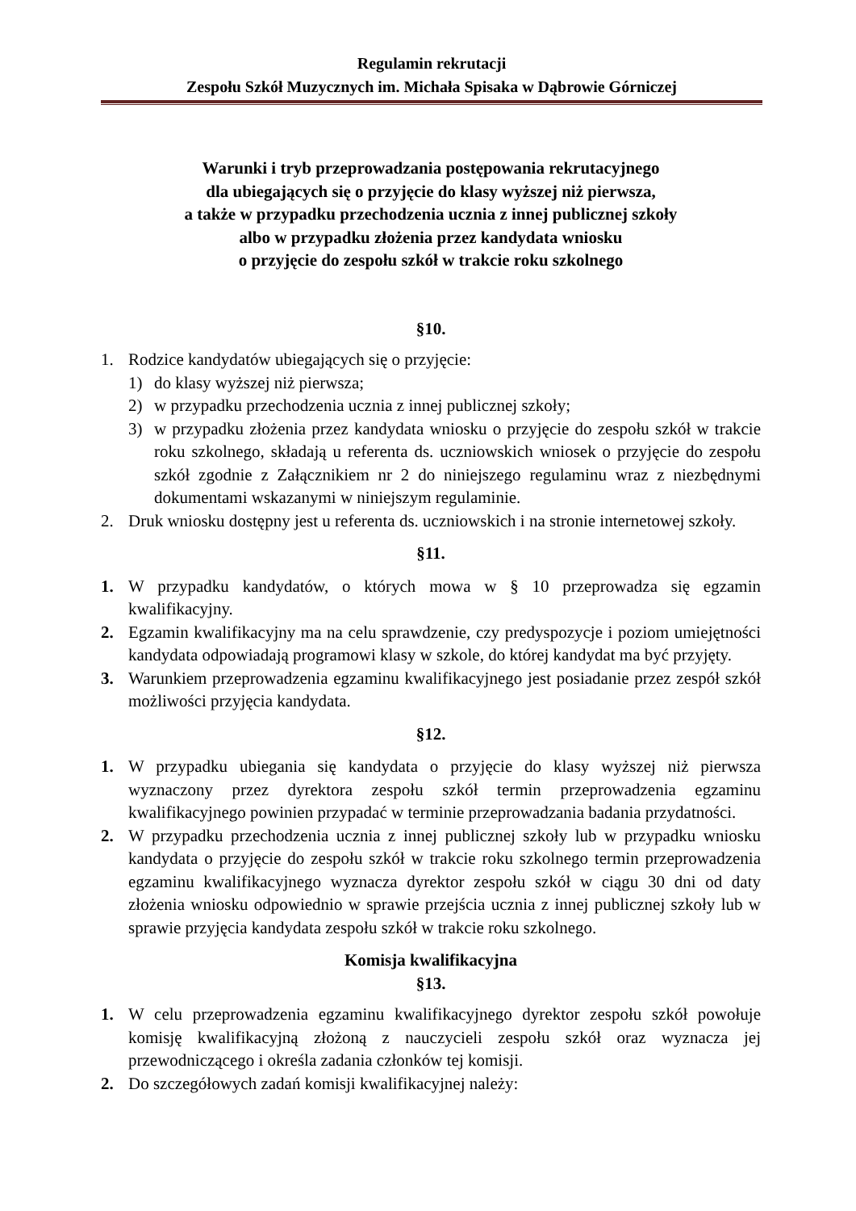Regulamin rekrutacji
Zespołu Szkół Muzycznych im. Michała Spisaka w Dąbrowie Górniczej
Warunki i tryb przeprowadzania postępowania rekrutacyjnego
dla ubiegających się o przyjęcie do klasy wyższej niż pierwsza,
a także w przypadku przechodzenia ucznia z innej publicznej szkoły
albo w przypadku złożenia przez kandydata wniosku
o przyjęcie do zespołu szkół w trakcie roku szkolnego
§10.
1. Rodzice kandydatów ubiegających się o przyjęcie:
1) do klasy wyższej niż pierwsza;
2) w przypadku przechodzenia ucznia z innej publicznej szkoły;
3) w przypadku złożenia przez kandydata wniosku o przyjęcie do zespołu szkół w trakcie roku szkolnego, składają u referenta ds. uczniowskich wniosek o przyjęcie do zespołu szkół zgodnie z Załącznikiem nr 2 do niniejszego regulaminu wraz z niezbędnymi dokumentami wskazanymi w niniejszym regulaminie.
2. Druk wniosku dostępny jest u referenta ds. uczniowskich i na stronie internetowej szkoły.
§11.
1. W przypadku kandydatów, o których mowa w § 10 przeprowadza się egzamin kwalifikacyjny.
2. Egzamin kwalifikacyjny ma na celu sprawdzenie, czy predyspozycje i poziom umiejętności kandydata odpowiadają programowi klasy w szkole, do której kandydat ma być przyjęty.
3. Warunkiem przeprowadzenia egzaminu kwalifikacyjnego jest posiadanie przez zespół szkół możliwości przyjęcia kandydata.
§12.
1. W przypadku ubiegania się kandydata o przyjęcie do klasy wyższej niż pierwsza wyznaczony przez dyrektora zespołu szkół termin przeprowadzenia egzaminu kwalifikacyjnego powinien przypadać w terminie przeprowadzania badania przydatności.
2. W przypadku przechodzenia ucznia z innej publicznej szkoły lub w przypadku wniosku kandydata o przyjęcie do zespołu szkół w trakcie roku szkolnego termin przeprowadzenia egzaminu kwalifikacyjnego wyznacza dyrektor zespołu szkół w ciągu 30 dni od daty złożenia wniosku odpowiednio w sprawie przejścia ucznia z innej publicznej szkoły lub w sprawie przyjęcia kandydata zespołu szkół w trakcie roku szkolnego.
Komisja kwalifikacyjna
§13.
1. W celu przeprowadzenia egzaminu kwalifikacyjnego dyrektor zespołu szkół powołuje komisję kwalifikacyjną złożoną z nauczycieli zespołu szkół oraz wyznacza jej przewodniczącego i określa zadania członków tej komisji.
2. Do szczegółowych zadań komisji kwalifikacyjnej należy: